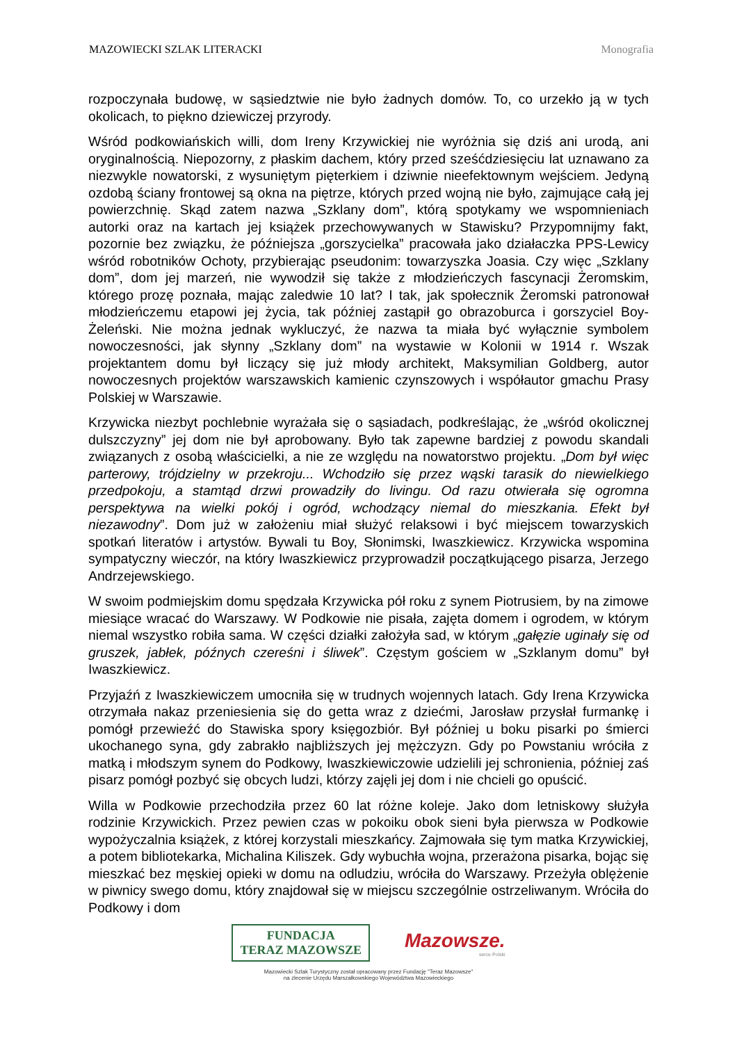MAZOWIECKI SZLAK LITERACKI Monografia
rozpoczynała budowę, w sąsiedztwie nie było żadnych domów. To, co urzekło ją w tych okolicach, to piękno dziewiczej przyrody.
Wśród podkowiańskich willi, dom Ireny Krzywickiej nie wyróżnia się dziś ani urodą, ani oryginalnością. Niepozorny, z płaskim dachem, który przed sześćdziesięciu lat uznawano za niezwykle nowatorski, z wysuniętym pięterkiem i dziwnie nieefektownym wejściem. Jedyną ozdobą ściany frontowej są okna na piętrze, których przed wojną nie było, zajmujące całą jej powierzchnię. Skąd zatem nazwa „Szklany dom”, którą spotykamy we wspomnieniach autorki oraz na kartach jej książek przechowywanych w Stawisku? Przypomnijmy fakt, pozornie bez związku, że późniejsza „gorszycielka” pracowała jako działaczka PPS-Lewicy wśród robotników Ochoty, przybierając pseudonim: towarzyszka Joasia. Czy więc „Szklany dom”, dom jej marzeń, nie wywodził się także z młodzieńczych fascynacji Żeromskim, którego prozę poznała, mając zaledwie 10 lat? I tak, jak społecznik Żeromski patronował młodzieńczemu etapowi jej życia, tak później zastąpił go obrazoburca i gorszyciel Boy-Żeleński. Nie można jednak wykluczyć, że nazwa ta miała być wyłącznie symbolem nowoczesności, jak słynny „Szklany dom” na wystawie w Kolonii w 1914 r. Wszak projektantem domu był liczący się już młody architekt, Maksymilian Goldberg, autor nowoczesnych projektów warszawskich kamienic czynszowych i współautor gmachu Prasy Polskiej w Warszawie.
Krzywicka niezbyt pochlebnie wyrażała się o sąsiadach, podkreślając, że „wśród okolicznej dulszczyzny” jej dom nie był aprobowany. Było tak zapewne bardziej z powodu skandali związanych z osobą właścicielki, a nie ze względu na nowatorstwo projektu. „Dom był więc parterowy, trójdzielny w przekroju... Wchodziło się przez wąski tarasik do niewielkiego przedpokoju, a stamtąd drzwi prowadziły do livingu. Od razu otwierała się ogromna perspektywa na wielki pokój i ogród, wchodzący niemal do mieszkania. Efekt był niezawodny”. Dom już w założeniu miał służyć relaksowi i być miejscem towarzyskich spotkań literatów i artystów. Bywali tu Boy, Słonimski, Iwaszkiewicz. Krzywicka wspomina sympatyczny wieczór, na który Iwaszkiewicz przyprowadził początkującego pisarza, Jerzego Andrzejewskiego.
W swoim podmiejskim domu spędzała Krzywicka pół roku z synem Piotrusiem, by na zimowe miesiące wracać do Warszawy. W Podkowie nie pisała, zajęta domem i ogrodem, w którym niemal wszystko robiła sama. W części działki założyła sad, w którym „gałęzie uginały się od gruszek, jabłek, późnych czereśni i śliwek”. Częstym gościem w „Szklanym domu” był Iwaszkiewicz.
Przyjaźń z Iwaszkiewiczem umocniła się w trudnych wojennych latach. Gdy Irena Krzywicka otrzymała nakaz przeniesienia się do getta wraz z dziećmi, Jarosław przysłał furmankę i pomógł przewieźć do Stawiska spory księgozbiór. Był później u boku pisarki po śmierci ukochanego syna, gdy zabrakło najbliższych jej mężczyzn. Gdy po Powstaniu wróciła z matką i młodszym synem do Podkowy, Iwaszkiewiczowie udzielili jej schronienia, później zaś pisarz pomógł pozbyć się obcych ludzi, którzy zajęli jej dom i nie chcieli go opuścić.
Willa w Podkowie przechodziła przez 60 lat różne koleje. Jako dom letniskowy służyła rodzinie Krzywickich. Przez pewien czas w pokoiku obok sieni była pierwsza w Podkowie wypożyczalnia książek, z której korzystali mieszkańcy. Zajmowała się tym matka Krzywickiej, a potem bibliotekarka, Michalina Kiliszek. Gdy wybuchła wojna, przerażona pisarka, bojąc się mieszkać bez męskiej opieki w domu na odludziu, wróciła do Warszawy. Przeżyła oblężenie w piwnicy swego domu, który znajdował się w miejscu szczególnie ostrzeliwanym. Wróciła do Podkowy i dom
FUNDACJA
TERAZ MAZOWSZE
Mazowsze.
serce Polski
Mazowiecki Szlak Turystyczny został opracowany przez Fundację "Teraz Mazowsze"
na zlecenie Urzędu Marszałkowskiego Województwa Mazowieckiego